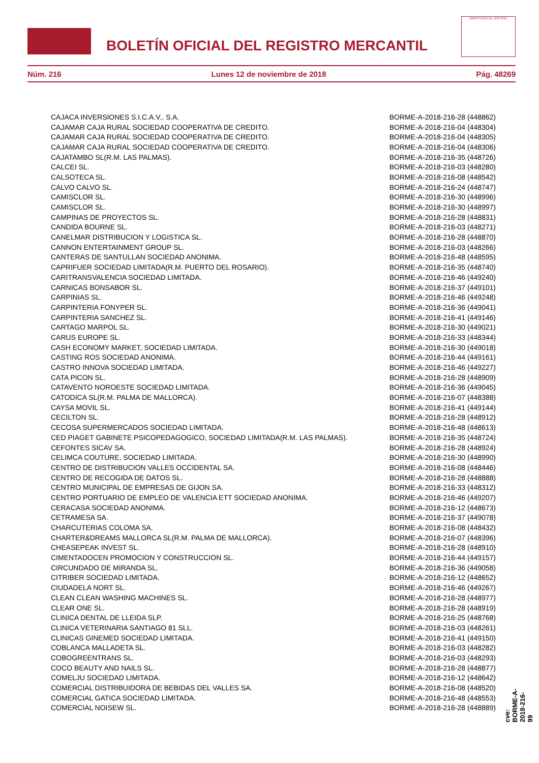BOLETÍN OFICIAL DEL REGISTRO MERCANTIL
MINISTERIO DE JUSTICIA
Núm. 216 Lunes 12 de noviembre de 2018 Pág. 48269
| CAJACA INVERSIONES S.I.C.A.V., S.A. | BORME-A-2018-216-28 (448862) |
| CAJAMAR CAJA RURAL SOCIEDAD COOPERATIVA DE CREDITO. | BORME-A-2018-216-04 (448304) |
| CAJAMAR CAJA RURAL SOCIEDAD COOPERATIVA DE CREDITO. | BORME-A-2018-216-04 (448305) |
| CAJAMAR CAJA RURAL SOCIEDAD COOPERATIVA DE CREDITO. | BORME-A-2018-216-04 (448306) |
| CAJATAMBO SL(R.M. LAS PALMAS). | BORME-A-2018-216-35 (448726) |
| CALCEI SL. | BORME-A-2018-216-03 (448280) |
| CALSOTECA SL. | BORME-A-2018-216-08 (448542) |
| CALVO CALVO SL. | BORME-A-2018-216-24 (448747) |
| CAMISCLOR SL. | BORME-A-2018-216-30 (448996) |
| CAMISCLOR SL. | BORME-A-2018-216-30 (448997) |
| CAMPINAS DE PROYECTOS SL. | BORME-A-2018-216-28 (448831) |
| CANDIDA BOURNE SL. | BORME-A-2018-216-03 (448271) |
| CANELMAR DISTRIBUCION Y LOGISTICA SL. | BORME-A-2018-216-28 (448870) |
| CANNON ENTERTAINMENT GROUP SL. | BORME-A-2018-216-03 (448266) |
| CANTERAS DE SANTULLAN SOCIEDAD ANONIMA. | BORME-A-2018-216-48 (448595) |
| CAPRIFUER SOCIEDAD LIMITADA(R.M. PUERTO DEL ROSARIO). | BORME-A-2018-216-35 (448740) |
| CARITRANSVALENCIA SOCIEDAD LIMITADA. | BORME-A-2018-216-46 (449240) |
| CARNICAS BONSABOR SL. | BORME-A-2018-216-37 (449101) |
| CARPINIAS SL. | BORME-A-2018-216-46 (449248) |
| CARPINTERIA FONYPER SL. | BORME-A-2018-216-36 (449041) |
| CARPINTERIA SANCHEZ SL. | BORME-A-2018-216-41 (449146) |
| CARTAGO MARPOL SL. | BORME-A-2018-216-30 (449021) |
| CARUS EUROPE SL. | BORME-A-2018-216-33 (448344) |
| CASH ECONOMY MARKET, SOCIEDAD LIMITADA. | BORME-A-2018-216-30 (449018) |
| CASTING ROS SOCIEDAD ANONIMA. | BORME-A-2018-216-44 (449161) |
| CASTRO INNOVA SOCIEDAD LIMITADA. | BORME-A-2018-216-46 (449227) |
| CATA PICON SL. | BORME-A-2018-216-28 (448909) |
| CATAVENTO NOROESTE SOCIEDAD LIMITADA. | BORME-A-2018-216-36 (449045) |
| CATODICA SL(R.M. PALMA DE MALLORCA). | BORME-A-2018-216-07 (448388) |
| CAYSA MOVIL SL. | BORME-A-2018-216-41 (449144) |
| CECILTON SL. | BORME-A-2018-216-28 (448912) |
| CECOSA SUPERMERCADOS SOCIEDAD LIMITADA. | BORME-A-2018-216-48 (448613) |
| CED PIAGET GABINETE PSICOPEDAGOGICO, SOCIEDAD LIMITADA(R.M. LAS PALMAS). | BORME-A-2018-216-35 (448724) |
| CEFONTES SICAV SA. | BORME-A-2018-216-28 (448924) |
| CELIMCA COUTURE, SOCIEDAD LIMITADA. | BORME-A-2018-216-30 (448990) |
| CENTRO DE DISTRIBUCION VALLES OCCIDENTAL SA. | BORME-A-2018-216-08 (448446) |
| CENTRO DE RECOGIDA DE DATOS SL. | BORME-A-2018-216-28 (448888) |
| CENTRO MUNICIPAL DE EMPRESAS DE GIJON SA. | BORME-A-2018-216-33 (448312) |
| CENTRO PORTUARIO DE EMPLEO DE VALENCIA ETT SOCIEDAD ANONIMA. | BORME-A-2018-216-46 (449207) |
| CERACASA SOCIEDAD ANONIMA. | BORME-A-2018-216-12 (448673) |
| CETRAMESA SA. | BORME-A-2018-216-37 (449078) |
| CHARCUTERIAS COLOMA SA. | BORME-A-2018-216-08 (448432) |
| CHARTER&DREAMS MALLORCA SL(R.M. PALMA DE MALLORCA). | BORME-A-2018-216-07 (448396) |
| CHEASEPEAK INVEST SL. | BORME-A-2018-216-28 (448910) |
| CIMENTADOCEN PROMOCION Y CONSTRUCCION SL. | BORME-A-2018-216-44 (449157) |
| CIRCUNDADO DE MIRANDA SL. | BORME-A-2018-216-36 (449058) |
| CITRIBER SOCIEDAD LIMITADA. | BORME-A-2018-216-12 (448652) |
| CIUDADELA NORT SL. | BORME-A-2018-216-46 (449267) |
| CLEAN CLEAN WASHING MACHINES SL. | BORME-A-2018-216-28 (448977) |
| CLEAR ONE SL. | BORME-A-2018-216-28 (448919) |
| CLINICA DENTAL DE LLEIDA SLP. | BORME-A-2018-216-25 (448768) |
| CLINICA VETERINARIA SANTIAGO 81 SLL. | BORME-A-2018-216-03 (448261) |
| CLINICAS GINEMED SOCIEDAD LIMITADA. | BORME-A-2018-216-41 (449150) |
| COBLANCA MALLADETA SL. | BORME-A-2018-216-03 (448282) |
| COBOGREENTRANS SL. | BORME-A-2018-216-03 (448293) |
| COCO BEAUTY AND NAILS SL. | BORME-A-2018-216-28 (448877) |
| COMELJU SOCIEDAD LIMITADA. | BORME-A-2018-216-12 (448642) |
| COMERCIAL DISTRIBUIDORA DE BEBIDAS DEL VALLES SA. | BORME-A-2018-216-08 (448520) |
| COMERCIAL GATICA SOCIEDAD LIMITADA. | BORME-A-2018-216-48 (448553) |
| COMERCIAL NOISEW SL. | BORME-A-2018-216-28 (448889) |
cve: BORME-A-2018-216-99